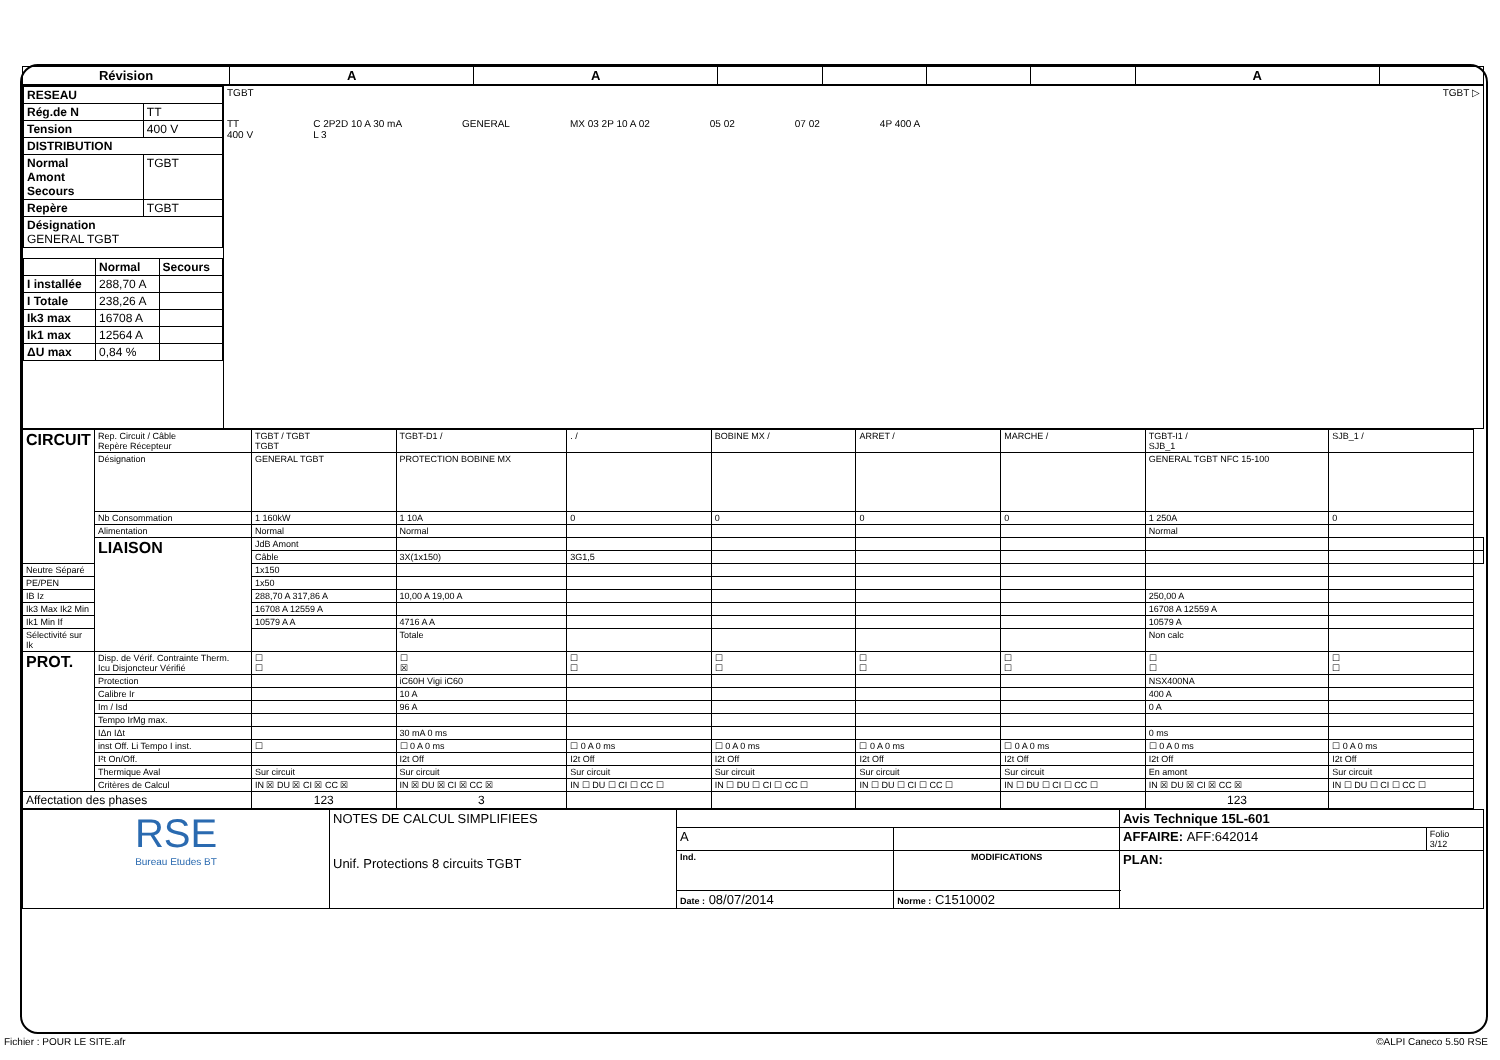| Révision | A | A | | | | | A | |
| --- | --- | --- | --- | --- | --- | --- | --- | --- |
| / RESEAU / / / Rég.de N / TT / / Tension / 400 V / / DISTRIBUTION / / / Normal Amont Secours / TGBT / / Repère / TGBT / / Désignation GENERAL TGBT / / / / Normal / Secours / / I installée / 288,70 A / / / I Totale / 238,26 A / / / Ik3 max / 16708 A / / / Ik1 max / 12564 A / / / ΔU max / 0,84 % / / | TGBT TGBT ▷ TT 400 V C 2P2D 10 A 30 mA L 3 GENERAL MX 03 2P 10 A 02 05 02 07 02 4P 400 A |
| CIRCUIT | Rep. Circuit / Câble Repère Récepteur | TGBT / TGBT TGBT | TGBT-D1 / | . / | BOBINE MX / | ARRET / | MARCHE / | TGBT-I1 / SJB_1 | SJB_1 / | |
| | Désignation | GENERAL TGBT | PROTECTION BOBINE MX | | | | | GENERAL TGBT NFC 15-100 | | |
| | Nb Consommation | 1 160kW | 1 10A | 0 | 0 | 0 | 0 | 1 250A | 0 | |
| | Alimentation | Normal | Normal | | | | | Normal | | |
| | LIAISON | JdB Amont | | | | | | | | |
| | | Câble | 3X(1x150) | 3G1,5 | | | | | | |
| Neutre Séparé | | 1x150 | | | | | | | | |
| PE/PEN | | 1x50 | | | | | | | | |
| IB Iz | | 288,70 A 317,86 A | 10,00 A 19,00 A | | | | | 250,00 A | | |
| Ik3 Max Ik2 Min | | 16708 A 12559 A | | | | | | 16708 A 12559 A | | |
| Ik1 Min If | | 10579 A A | 4716 A A | | | | | 10579 A | | |
| Sélectivité sur Ik | | | Totale | | | | | Non calc | | |
| PROT. | Disp. de Vérif. Contrainte Therm. Icu Disjoncteur Vérifié | ☐ ☐ | ☐ ☒ | ☐ ☐ | ☐ ☐ | ☐ ☐ | ☐ ☐ | ☐ ☐ | ☐ ☐ | |
| | Protection | | iC60H Vigi iC60 | | | | | NSX400NA | | |
| | Calibre Ir | | 10 A | | | | | 400 A | | |
| | Im / Isd | | 96 A | | | | | 0 A | | |
| | Tempo IrMg max. | | | | | | | | | |
| | IΔn IΔt | | 30 mA 0 ms | | | | | 0 ms | | |
| | inst Off. Li Tempo I inst. | ☐ | ☐ 0 A 0 ms | ☐ 0 A 0 ms | ☐ 0 A 0 ms | ☐ 0 A 0 ms | ☐ 0 A 0 ms | ☐ 0 A 0 ms | ☐ 0 A 0 ms | |
| | I²t On/Off. | | I2t Off | I2t Off | I2t Off | I2t Off | I2t Off | I2t Off | I2t Off | |
| | Thermique Aval | Sur circuit | Sur circuit | Sur circuit | Sur circuit | Sur circuit | Sur circuit | En amont | Sur circuit | |
| | Critères de Calcul | IN ☒ DU ☒ CI ☒ CC ☒ | IN ☒ DU ☒ CI ☒ CC ☒ | IN ☐ DU ☐ CI ☐ CC ☐ | IN ☐ DU ☐ CI ☐ CC ☐ | IN ☐ DU ☐ CI ☐ CC ☐ | IN ☐ DU ☐ CI ☐ CC ☐ | IN ☒ DU ☒ CI ☒ CC ☒ | IN ☐ DU ☐ CI ☐ CC ☐ | |
| Affectation des phases | | 123 | 3 | | | | | 123 | | |
| RSE Bureau Etudes BT | NOTES DE CALCUL SIMPLIFIEES Unif. Protections 8 circuits TGBT | | | Avis Technique 15L-601 | |
| | | A | | AFFAIRE: AFF:642014 | Folio 3/12 |
| | | Ind. | MODIFICATIONS | PLAN: | |
| | | Date : 08/07/2014 | Norme : C1510002 | | |
Fichier : POUR LE SITE.afr ©ALPI Caneco 5.50 RSE